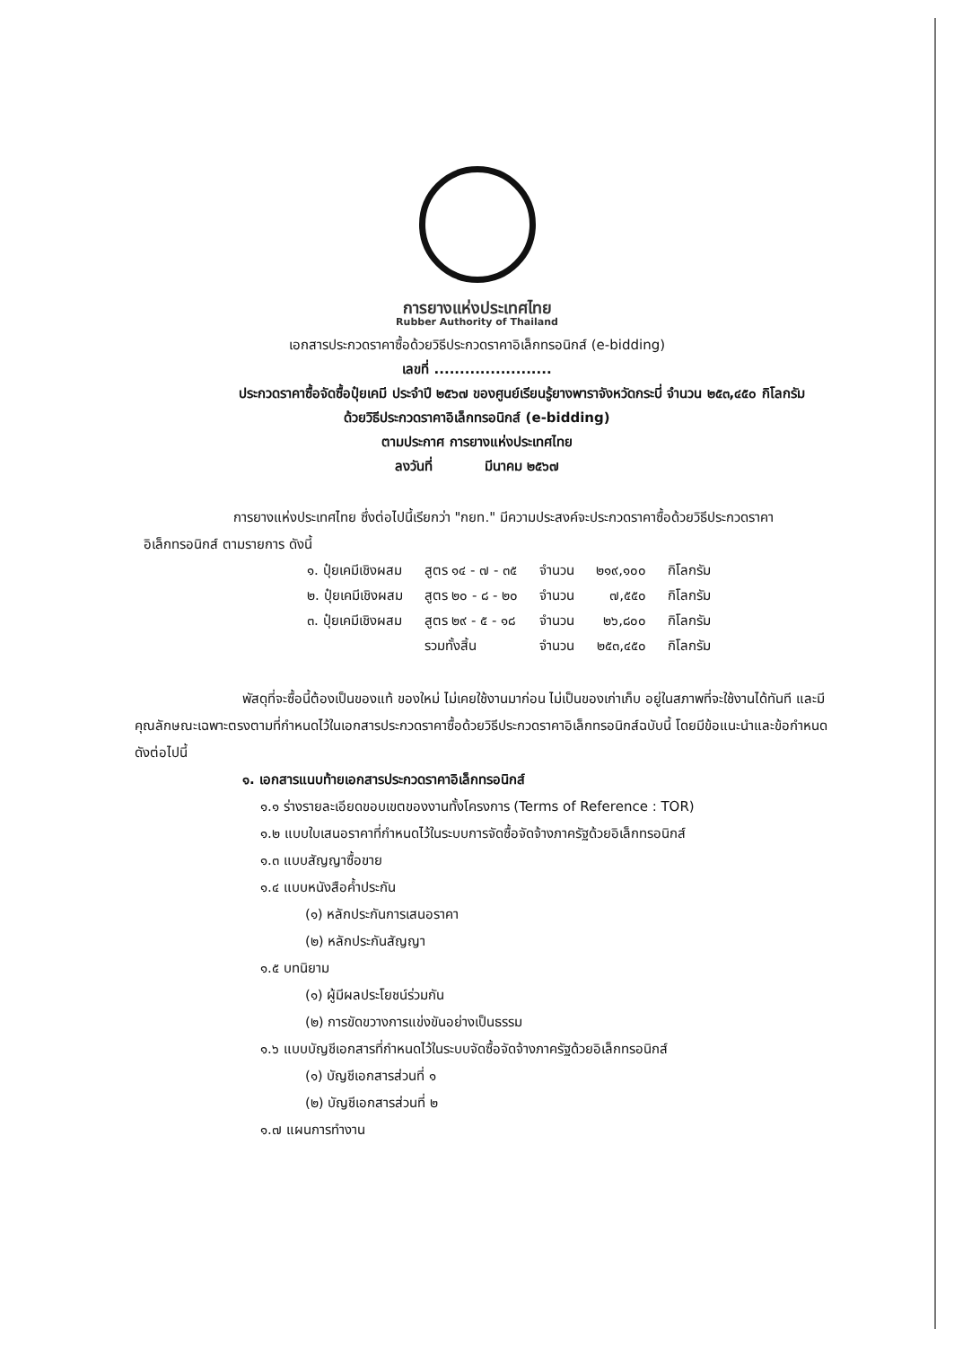การยางแห่งประเทศไทย
Rubber Authority of Thailand
เอกสารประกวดราคาซื้อด้วยวิธีประกวดราคาอิเล็กทรอนิกส์ (e-bidding)
เลขที่ .......................
ประกวดราคาซื้อจัดซื้อปุ๋ยเคมี ประจำปี ๒๕๖๗ ของศูนย์เรียนรู้ยางพาราจังหวัดกระบี่ จำนวน ๒๕๓,๔๕๐ กิโลกรัม
ด้วยวิธีประกวดราคาอิเล็กทรอนิกส์ (e-bidding)
ตามประกาศ การยางแห่งประเทศไทย
ลงวันที่ มีนาคม ๒๕๖๗
การยางแห่งประเทศไทย ซึ่งต่อไปนี้เรียกว่า "กยท." มีความประสงค์จะประกวดราคาซื้อด้วยวิธีประกวดราคาอิเล็กทรอนิกส์ ตามรายการ ดังนี้
| ๑. ปุ๋ยเคมีเชิงผสม | สูตร ๑๔ - ๗ - ๓๕ | จำนวน | ๒๑๙,๑๐๐ | กิโลกรัม |
| ๒. ปุ๋ยเคมีเชิงผสม | สูตร ๒๐ - ๘ - ๒๐ | จำนวน | ๗,๕๕๐ | กิโลกรัม |
| ๓. ปุ๋ยเคมีเชิงผสม | สูตร ๒๙ - ๕ - ๑๘ | จำนวน | ๒๖,๘๐๐ | กิโลกรัม |
| | รวมทั้งสิ้น | จำนวน | ๒๕๓,๔๕๐ | กิโลกรัม |
พัสดุที่จะซื้อนี้ต้องเป็นของแท้ ของใหม่ ไม่เคยใช้งานมาก่อน ไม่เป็นของเก่าเก็บ อยู่ในสภาพที่จะใช้งานได้ทันที และมีคุณลักษณะเฉพาะตรงตามที่กำหนดไว้ในเอกสารประกวดราคาซื้อด้วยวิธีประกวดราคาอิเล็กทรอนิกส์ฉบับนี้ โดยมีข้อแนะนำและข้อกำหนด ดังต่อไปนี้
๑. เอกสารแนบท้ายเอกสารประกวดราคาอิเล็กทรอนิกส์
๑.๑ ร่างรายละเอียดขอบเขตของงานทั้งโครงการ (Terms of Reference : TOR)
๑.๒ แบบใบเสนอราคาที่กำหนดไว้ในระบบการจัดซื้อจัดจ้างภาครัฐด้วยอิเล็กทรอนิกส์
๑.๓ แบบสัญญาซื้อขาย
๑.๔ แบบหนังสือค้ำประกัน
(๑) หลักประกันการเสนอราคา
(๒) หลักประกันสัญญา
๑.๕ บทนิยาม
(๑) ผู้มีผลประโยชน์ร่วมกัน
(๒) การขัดขวางการแข่งขันอย่างเป็นธรรม
๑.๖ แบบบัญชีเอกสารที่กำหนดไว้ในระบบจัดซื้อจัดจ้างภาครัฐด้วยอิเล็กทรอนิกส์
(๑) บัญชีเอกสารส่วนที่ ๑
(๒) บัญชีเอกสารส่วนที่ ๒
๑.๗ แผนการทำงาน